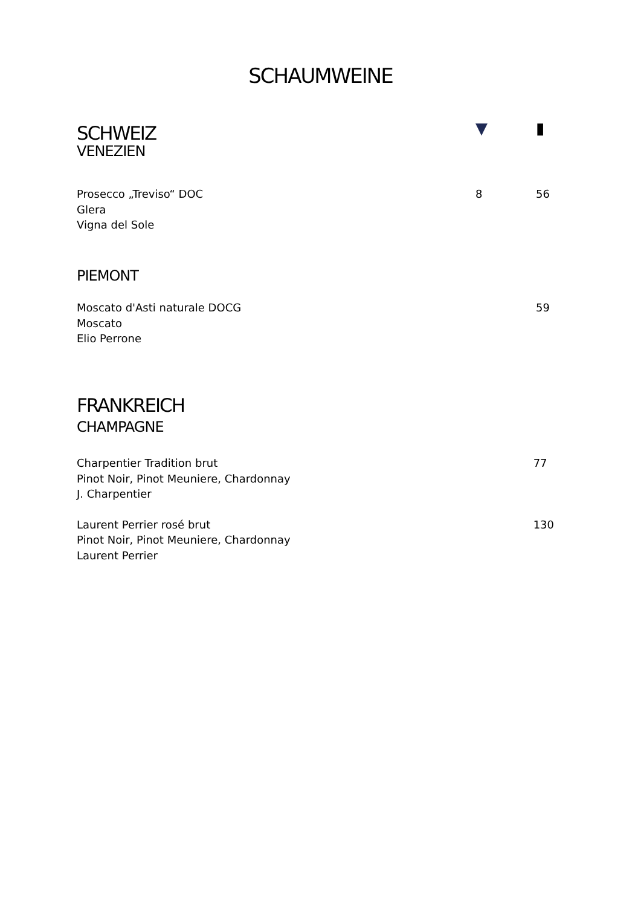SCHAUMWEINE
| SCHWEIZ VENEZIEN | ▼ | | ▮ |
| Prosecco „Treviso“ DOC Glera Vigna del Sole | 8 | | 56 |
PIEMONT
| Moscato d'Asti naturale DOCG Moscato Elio Perrone | | | 59 |
FRANKREICH
CHAMPAGNE
| Charpentier Tradition brut Pinot Noir, Pinot Meuniere, Chardonnay J. Charpentier | | | 77 |
| Laurent Perrier rosé brut Pinot Noir, Pinot Meuniere, Chardonnay Laurent Perrier | | | 130 |